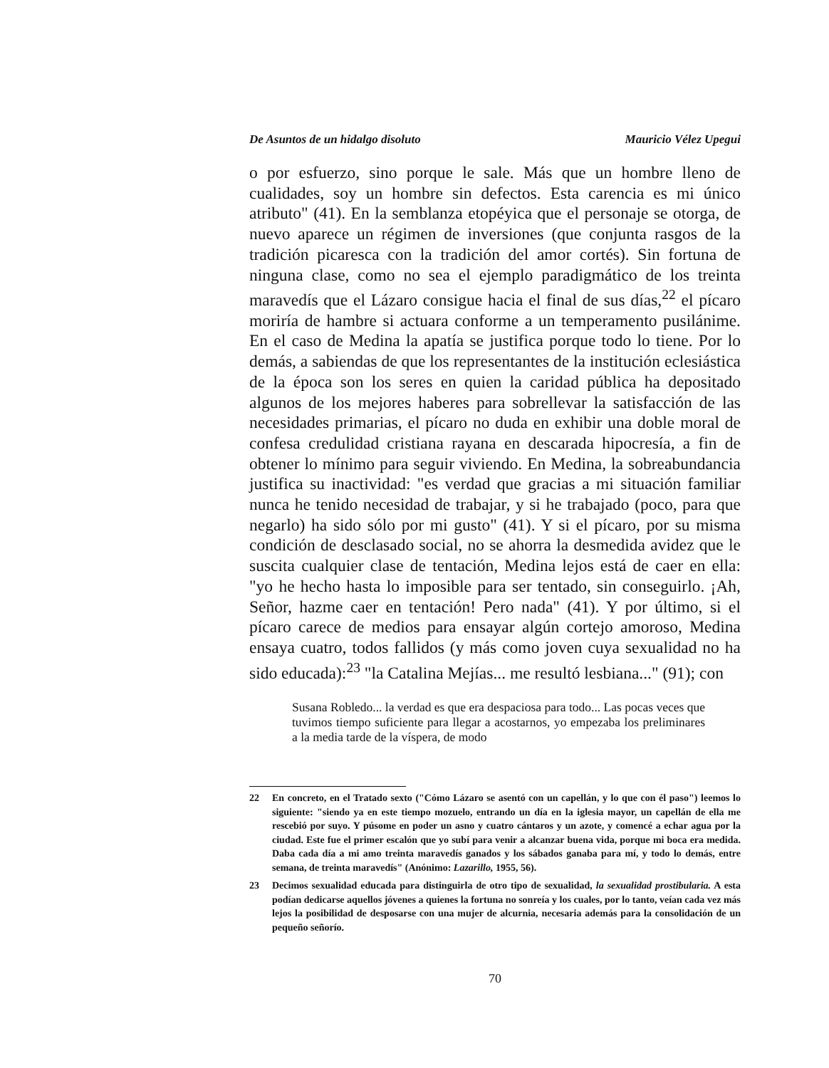De Asuntos de un hidalgo disoluto Mauricio Vélez Upegui
o por esfuerzo, sino porque le sale. Más que un hombre lleno de cualidades, soy un hombre sin defectos. Esta carencia es mi único atributo" (41). En la semblanza etopéyica que el personaje se otorga, de nuevo aparece un régimen de inversiones (que conjunta rasgos de la tradición picaresca con la tradición del amor cortés). Sin fortuna de ninguna clase, como no sea el ejemplo paradigmático de los treinta maravedís que el Lázaro consigue hacia el final de sus días,<sup>22</sup> el pícaro moriría de hambre si actuara conforme a un temperamento pusilánime. En el caso de Medina la apatía se justifica porque todo lo tiene. Por lo demás, a sabiendas de que los representantes de la institución eclesiástica de la época son los seres en quien la caridad pública ha depositado algunos de los mejores haberes para sobrellevar la satisfacción de las necesidades primarias, el pícaro no duda en exhibir una doble moral de confesa credulidad cristiana rayana en descarada hipocresía, a fin de obtener lo mínimo para seguir viviendo. En Medina, la sobreabundancia justifica su inactividad: "es verdad que gracias a mi situación familiar nunca he tenido necesidad de trabajar, y si he trabajado (poco, para que negarlo) ha sido sólo por mi gusto" (41). Y si el pícaro, por su misma condición de desclasado social, no se ahorra la desmedida avidez que le suscita cualquier clase de tentación, Medina lejos está de caer en ella: "yo he hecho hasta lo imposible para ser tentado, sin conseguirlo. ¡Ah, Señor, hazme caer en tentación! Pero nada" (41). Y por último, si el pícaro carece de medios para ensayar algún cortejo amoroso, Medina ensaya cuatro, todos fallidos (y más como joven cuya sexualidad no ha sido educada):<sup>23</sup> "la Catalina Mejías... me resultó lesbiana..." (91); con
Susana Robledo... la verdad es que era despaciosa para todo... Las pocas veces que tuvimos tiempo suficiente para llegar a acostarnos, yo empezaba los preliminares a la media tarde de la víspera, de modo
22 En concreto, en el Tratado sexto ("Cómo Lázaro se asentó con un capellán, y lo que con él paso") leemos lo siguiente: "siendo ya en este tiempo mozuelo, entrando un día en la iglesia mayor, un capellán de ella me rescebió por suyo. Y púsome en poder un asno y cuatro cántaros y un azote, y comencé a echar agua por la ciudad. Este fue el primer escalón que yo subí para venir a alcanzar buena vida, porque mi boca era medida. Daba cada día a mi amo treinta maravedís ganados y los sábados ganaba para mí, y todo lo demás, entre semana, de treinta maravedís" (Anónimo: Lazarillo, 1955, 56).
23 Decimos sexualidad educada para distinguirla de otro tipo de sexualidad, la sexualidad prostibularia. A esta podían dedicarse aquellos jóvenes a quienes la fortuna no sonreía y los cuales, por lo tanto, veían cada vez más lejos la posibilidad de desposarse con una mujer de alcurnia, necesaria además para la consolidación de un pequeño señorío.
70